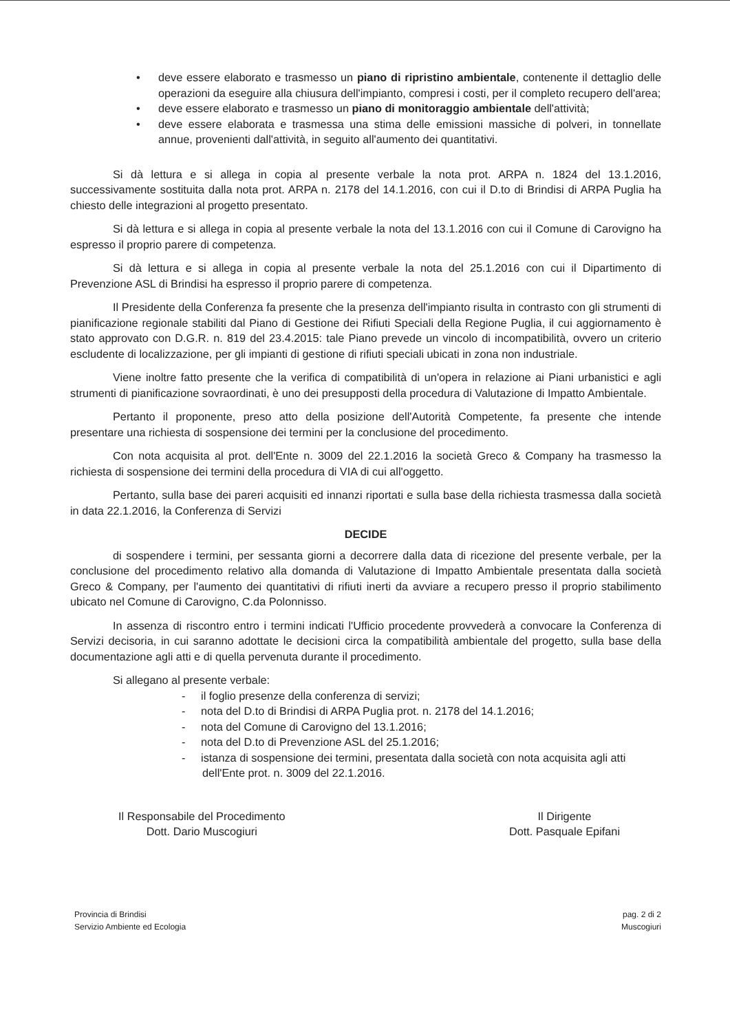• deve essere elaborato e trasmesso un piano di ripristino ambientale, contenente il dettaglio delle operazioni da eseguire alla chiusura dell'impianto, compresi i costi, per il completo recupero dell'area;
• deve essere elaborato e trasmesso un piano di monitoraggio ambientale dell'attività;
• deve essere elaborata e trasmessa una stima delle emissioni massiche di polveri, in tonnellate annue, provenienti dall'attività, in seguito all'aumento dei quantitativi.
Si dà lettura e si allega in copia al presente verbale la nota prot. ARPA n. 1824 del 13.1.2016, successivamente sostituita dalla nota prot. ARPA n. 2178 del 14.1.2016, con cui il D.to di Brindisi di ARPA Puglia ha chiesto delle integrazioni al progetto presentato.
Si dà lettura e si allega in copia al presente verbale la nota del 13.1.2016 con cui il Comune di Carovigno ha espresso il proprio parere di competenza.
Si dà lettura e si allega in copia al presente verbale la nota del 25.1.2016 con cui il Dipartimento di Prevenzione ASL di Brindisi ha espresso il proprio parere di competenza.
Il Presidente della Conferenza fa presente che la presenza dell'impianto risulta in contrasto con gli strumenti di pianificazione regionale stabiliti dal Piano di Gestione dei Rifiuti Speciali della Regione Puglia, il cui aggiornamento è stato approvato con D.G.R. n. 819 del 23.4.2015: tale Piano prevede un vincolo di incompatibilità, ovvero un criterio escludente di localizzazione, per gli impianti di gestione di rifiuti speciali ubicati in zona non industriale.
Viene inoltre fatto presente che la verifica di compatibilità di un'opera in relazione ai Piani urbanistici e agli strumenti di pianificazione sovraordinati, è uno dei presupposti della procedura di Valutazione di Impatto Ambientale.
Pertanto il proponente, preso atto della posizione dell'Autorità Competente, fa presente che intende presentare una richiesta di sospensione dei termini per la conclusione del procedimento.
Con nota acquisita al prot. dell'Ente n. 3009 del 22.1.2016 la società Greco & Company ha trasmesso la richiesta di sospensione dei termini della procedura di VIA di cui all'oggetto.
Pertanto, sulla base dei pareri acquisiti ed innanzi riportati e sulla base della richiesta trasmessa dalla società in data 22.1.2016, la Conferenza di Servizi
DECIDE
di sospendere i termini, per sessanta giorni a decorrere dalla data di ricezione del presente verbale, per la conclusione del procedimento relativo alla domanda di Valutazione di Impatto Ambientale presentata dalla società Greco & Company, per l'aumento dei quantitativi di rifiuti inerti da avviare a recupero presso il proprio stabilimento ubicato nel Comune di Carovigno, C.da Polonnisso.
In assenza di riscontro entro i termini indicati l'Ufficio procedente provvederà a convocare la Conferenza di Servizi decisoria, in cui saranno adottate le decisioni circa la compatibilità ambientale del progetto, sulla base della documentazione agli atti e di quella pervenuta durante il procedimento.
Si allegano al presente verbale:
- il foglio presenze della conferenza di servizi;
- nota del D.to di Brindisi di ARPA Puglia prot. n. 2178 del 14.1.2016;
- nota del Comune di Carovigno del 13.1.2016;
- nota del D.to di Prevenzione ASL del 25.1.2016;
- istanza di sospensione dei termini, presentata dalla società con nota acquisita agli atti dell'Ente prot. n. 3009 del 22.1.2016.
Il Responsabile del Procedimento
Dott. Dario Muscogiuri
Il Dirigente
Dott. Pasquale Epifani
Provincia di Brindisi
Servizio Ambiente ed Ecologia
pag. 2 di 2
Muscogiuri